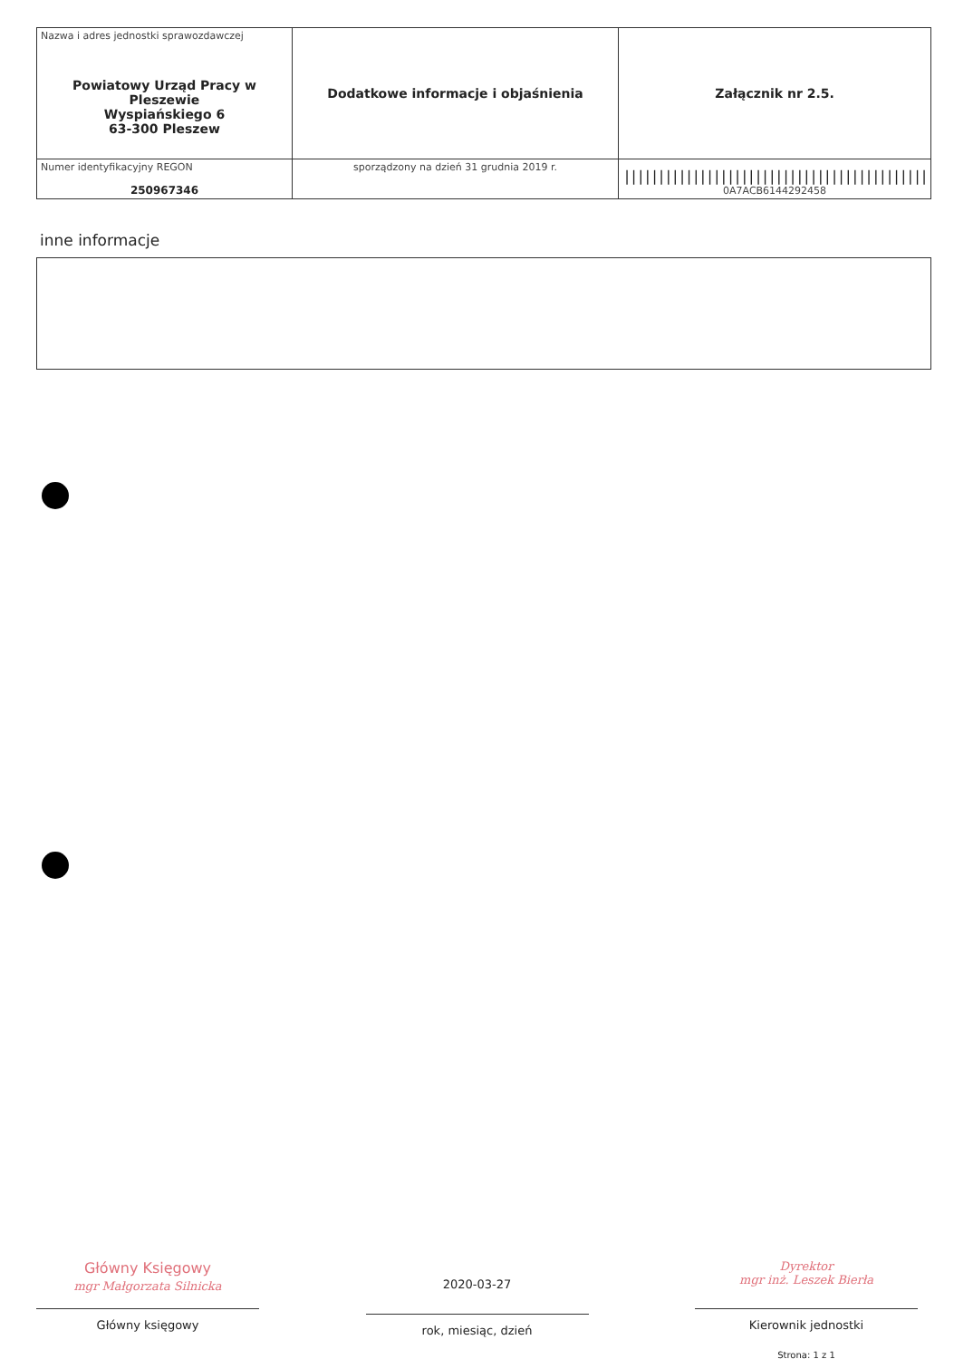| Nazwa i adres jednostki sprawozdawczej Powiatowy Urząd Pracy w Pleszewie Wyspiańskiego 6 63-300 Pleszew | Dodatkowe informacje i objaśnienia | Załącznik nr 2.5. |
| Numer identyfikacyjny REGON 250967346 | | //////////////////////////////////////////// 0A7ACB6144292458 |
| | sporządzony na dzień 31 grudnia 2019 r. | |
inne informacje
Główny Księgowy
mgr Małgorzata Silnicka
Główny księgowy
2020-03-27
rok, miesiąc, dzień
Dyrektor
mgr inż. Leszek Bierła
Kierownik jednostki
Strona: 1 z 1